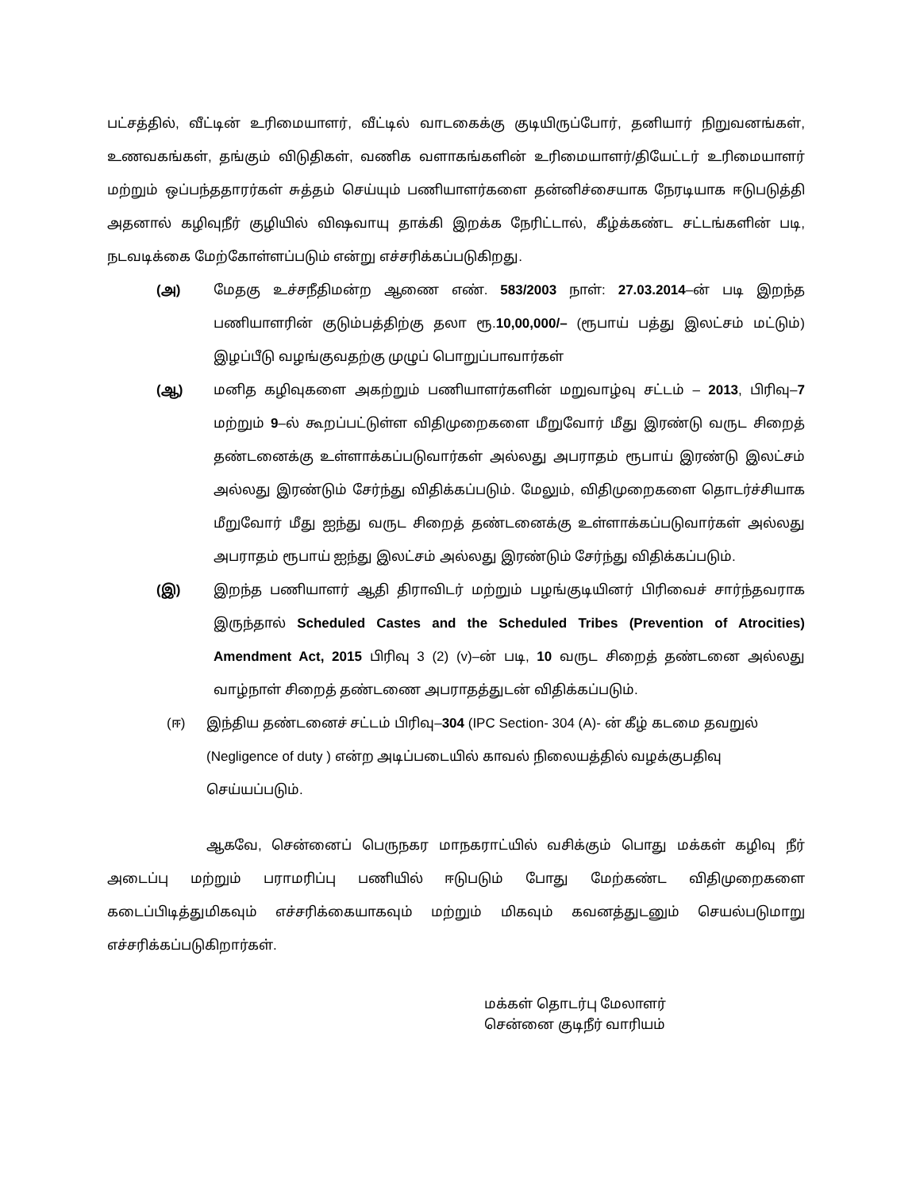பட்சத்தில், வீட்டின் உரிமையாளர், வீட்டில் வாடகைக்கு குடியிருப்போர், தனியார் நிறுவனங்கள், உணவகங்கள், தங்கும் விடுதிகள், வணிக வளாகங்களின் உரிமையாளர்/தியேட்டர் உரிமையாளர் மற்றும் ஒப்பந்ததாரர்கள் சுத்தம் செய்யும் பணியாளர்களை தன்னிச்சையாக நேரடியாக ஈடுபடுத்தி அதனால் கழிவுநீர் குழியில் விஷவாயு தாக்கி இறக்க நேரிட்டால், கீழ்க்கண்ட சட்டங்களின் படி, நடவடிக்கை மேற்கோள்ளப்படும் என்று எச்சரிக்கப்படுகிறது.
(அ) மேதகு உச்சநீதிமன்ற ஆணை எண். 583/2003 நாள்: 27.03.2014–ன் படி இறந்த பணியாளரின் குடும்பத்திற்கு தலா ரூ.10,00,000/– (ரூபாய் பத்து இலட்சம் மட்டும்) இழப்பீடு வழங்குவதற்கு முழுப் பொறுப்பாவார்கள்
(ஆ) மனித கழிவுகளை அகற்றும் பணியாளர்களின் மறுவாழ்வு சட்டம் – 2013, பிரிவு–7 மற்றும் 9–ல் கூறப்பட்டுள்ள விதிமுறைகளை மீறுவோர் மீது இரண்டு வருட சிறைத் தண்டனைக்கு உள்ளாக்கப்படுவார்கள் அல்லது அபராதம் ரூபாய் இரண்டு இலட்சம் அல்லது இரண்டும் சேர்ந்து விதிக்கப்படும். மேலும், விதிமுறைகளை தொடர்ச்சியாக மீறுவோர் மீது ஐந்து வருட சிறைத் தண்டனைக்கு உள்ளாக்கப்படுவார்கள் அல்லது அபராதம் ரூபாய் ஐந்து இலட்சம் அல்லது இரண்டும் சேர்ந்து விதிக்கப்படும்.
(இ) இறந்த பணியாளர் ஆதி திராவிடர் மற்றும் பழங்குடியினர் பிரிவைச் சார்ந்தவராக இருந்தால் Scheduled Castes and the Scheduled Tribes (Prevention of Atrocities) Amendment Act, 2015 பிரிவு 3 (2) (v)–ன் படி, 10 வருட சிறைத் தண்டனை அல்லது வாழ்நாள் சிறைத் தண்டணை அபராதத்துடன் விதிக்கப்படும்.
(ஈ) இந்திய தண்டனைச் சட்டம் பிரிவு–304 (IPC Section- 304 (A)- ன் கீழ் கடமை தவறுல் (Negligence of duty ) என்ற அடிப்படையில் காவல் நிலையத்தில் வழக்குபதிவு செய்யப்படும்.
ஆகவே, சென்னைப் பெருநகர மாநகராட்யில் வசிக்கும் பொது மக்கள் கழிவு நீர் அடைப்பு மற்றும் பராமரிப்பு பணியில் ஈடுபடும் போது மேற்கண்ட விதிமுறைகளை கடைப்பிடித்துமிகவும் எச்சரிக்கையாகவும் மற்றும் மிகவும் கவனத்துடனும் செயல்படுமாறு எச்சரிக்கப்படுகிறார்கள்.
மக்கள் தொடர்பு மேலாளர்
சென்னை குடிநீர் வாரியம்